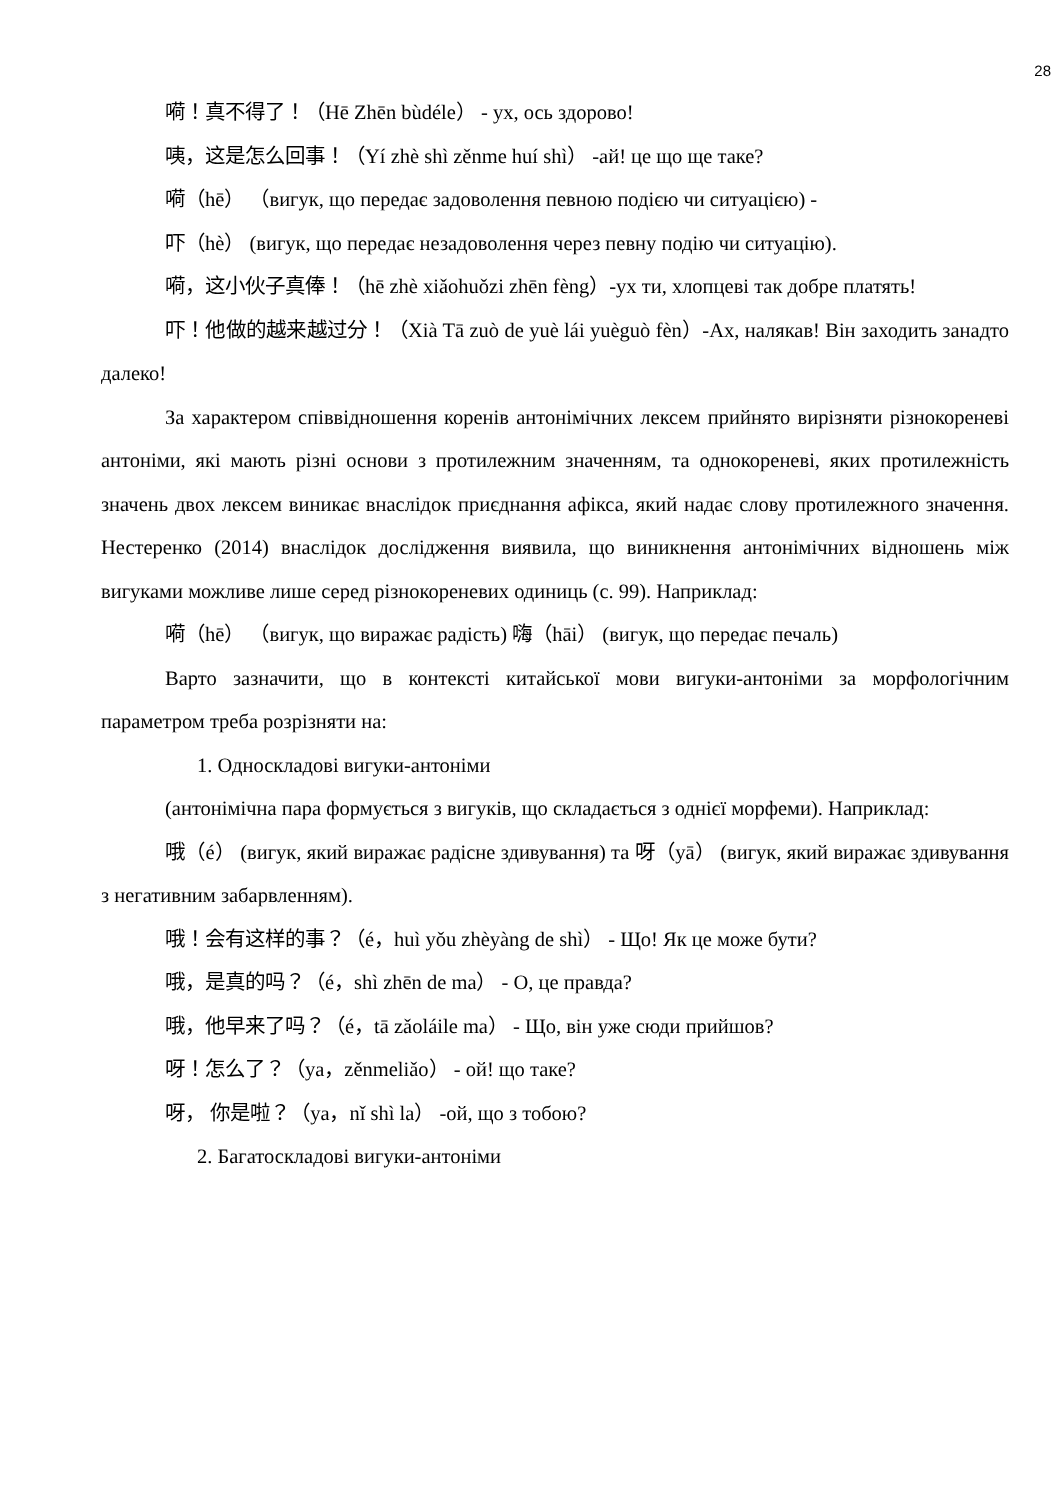28
嗬！真不得了！（Hē Zhēn bùdéle） - ух, ось здорово!
咦，这是怎么回事！（Yí zhè shì zěnme huí shì） -ай! це що ще таке?
嗬（hē） （вигук, що передає задоволення певною подією чи ситуацією) -
吓（hè） (вигук, що передає незадоволення через певну подію чи ситуацію).
嗬，这小伙子真俸！（hē zhè xiǎohuǒzi zhēn fèng）-ух ти, хлопцеві так добре платять!
吓！他做的越来越过分！（Xià Tā zuò de yuè lái yuèguò fèn）-Ах, налякав! Він заходить занадто далеко!
За характером співвідношення коренів антонімічних лексем прийнято вирізняти різнокореневі антоніми, які мають різні основи з протилежним значенням, та однокореневі, яких протилежність значень двох лексем виникає внаслідок приєднання афікса, який надає слову протилежного значення. Нестеренко (2014) внаслідок дослідження виявила, що виникнення антонімічних відношень між вигуками можливе лише серед різнокореневих одиниць (с. 99). Наприклад:
嗬（hē） （вигук, що виражає радість) 嗨（hāi） (вигук, що передає печаль)
Варто зазначити, що в контексті китайської мови вигуки-антоніми за морфологічним параметром треба розрізняти на:
1. Односкладові вигуки-антоніми
(антонімічна пара формується з вигуків, що складається з однієї морфеми). Наприклад:
哦（é） (вигук, який виражає радісне здивування) та 呀（yā） (вигук, який виражає здивування з негативним забарвленням).
哦！会有这样的事？（é，huì yǒu zhèyàng de shì） - Що! Як це може бути?
哦，是真的吗？（é，shì zhēn de ma） - О, це правда?
哦，他早来了吗？（é，tā zǎoláile ma） - Що, він уже сюди прийшов?
呀！怎么了？（ya，zěnmeliǎo） - ой! що таке?
呀， 你是啦？（ya，nǐ shì la） -ой, що з тобою?
2. Багатоскладові вигуки-антоніми